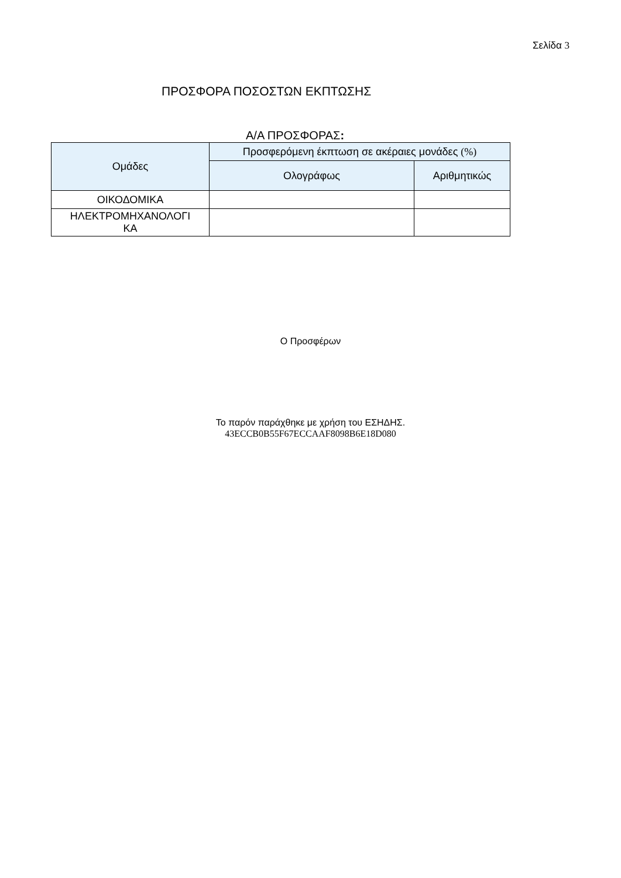Σελίδα 3
ΠΡΟΣΦΟΡΑ ΠΟΣΟΣΤΩΝ ΕΚΠΤΩΣΗΣ
Α/Α ΠΡΟΣΦΟΡΑΣ:
| Ομάδες | Προσφερόμενη έκπτωση σε ακέραιες μονάδες (%) | |
| --- | --- | --- |
| | Ολογράφως | Αριθμητικώς |
| ΟΙΚΟΔΟΜΙΚΑ | | |
| ΗΛΕΚΤΡΟΜΗΧΑΝΟΛΟΓΙ ΚΑ | | |
Ο Προσφέρων
Το παρόν παράχθηκε με χρήση του ΕΣΗΔΗΣ.
43ECCB0B55F67ECCAAF8098B6E18D080